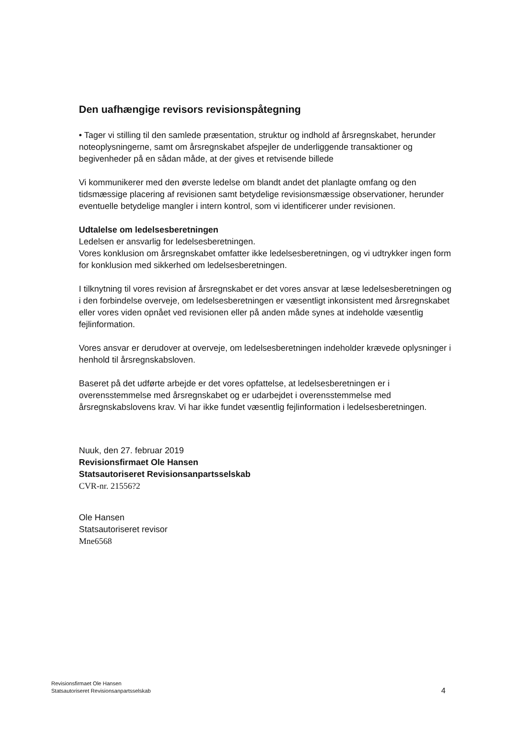Den uafhængige revisors revisionspåtegning
• Tager vi stilling til den samlede præsentation, struktur og indhold af årsregnskabet, herunder noteoplysningerne, samt om årsregnskabet afspejler de underliggende transaktioner og begivenheder på en sådan måde, at der gives et retvisende billede
Vi kommunikerer med den øverste ledelse om blandt andet det planlagte omfang og den tidsmæssige placering af revisionen samt betydelige revisionsmæssige observationer, herunder eventuelle betydelige mangler i intern kontrol, som vi identificerer under revisionen.
Udtalelse om ledelsesberetningen
Ledelsen er ansvarlig for ledelsesberetningen.
Vores konklusion om årsregnskabet omfatter ikke ledelsesberetningen, og vi udtrykker ingen form for konklusion med sikkerhed om ledelsesberetningen.
I tilknytning til vores revision af årsregnskabet er det vores ansvar at læse ledelsesberetningen og i den forbindelse overveje, om ledelsesberetningen er væsentligt inkonsistent med årsregnskabet eller vores viden opnået ved revisionen eller på anden måde synes at indeholde væsentlig fejlinformation.
Vores ansvar er derudover at overveje, om ledelsesberetningen indeholder krævede oplysninger i henhold til årsregnskabsloven.
Baseret på det udførte arbejde er det vores opfattelse, at ledelsesberetningen er i overensstemmelse med årsregnskabet og er udarbejdet i overensstemmelse med årsregnskabslovens krav. Vi har ikke fundet væsentlig fejlinformation i ledelsesberetningen.
Nuuk, den 27. februar 2019
Revisionsfirmaet Ole Hansen
Statsautoriseret Revisionsanpartsselskab
CVR-nr. 21556?2
Ole Hansen
Statsautoriseret revisor
Mne6568
Revisionsfirmaet Ole Hansen
Statsautoriseret Revisionsanpartsselskab
4